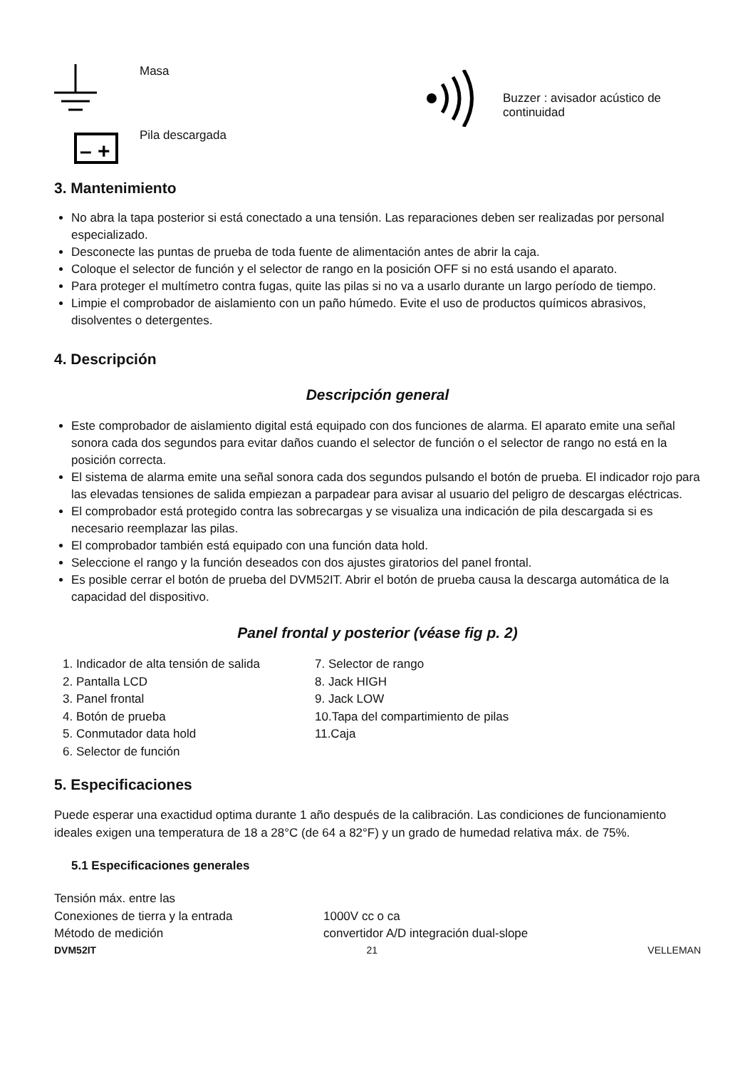Masa
– +
Pila descargada
Buzzer : avisador acústico de continuidad
3. Mantenimiento
No abra la tapa posterior si está conectado a una tensión. Las reparaciones deben ser realizadas por personal especializado.
Desconecte las puntas de prueba de toda fuente de alimentación antes de abrir la caja.
Coloque el selector de función y el selector de rango en la posición OFF si no está usando el aparato.
Para proteger el multímetro contra fugas, quite las pilas si no va a usarlo durante un largo período de tiempo.
Limpie el comprobador de aislamiento con un paño húmedo. Evite el uso de productos químicos abrasivos, disolventes o detergentes.
4. Descripción
Descripción general
Este comprobador de aislamiento digital está equipado con dos funciones de alarma. El aparato emite una señal sonora cada dos segundos para evitar daños cuando el selector de función o el selector de rango no está en la posición correcta.
El sistema de alarma emite una señal sonora cada dos segundos pulsando el botón de prueba. El indicador rojo para las elevadas tensiones de salida empiezan a parpadear para avisar al usuario del peligro de descargas eléctricas.
El comprobador está protegido contra las sobrecargas y se visualiza una indicación de pila descargada si es necesario reemplazar las pilas.
El comprobador también está equipado con una función data hold.
Seleccione el rango y la función deseados con dos ajustes giratorios del panel frontal.
Es posible cerrar el botón de prueba del DVM52IT. Abrir el botón de prueba causa la descarga automática de la capacidad del dispositivo.
Panel frontal y posterior (véase fig p. 2)
1. Indicador de alta tensión de salida
2. Pantalla LCD
3. Panel frontal
4. Botón de prueba
5. Conmutador data hold
6. Selector de función
7. Selector de rango
8. Jack HIGH
9. Jack LOW
10.Tapa del compartimiento de pilas
11.Caja
5. Especificaciones
Puede esperar una exactidud optima durante 1 año después de la calibración. Las condiciones de funcionamiento ideales exigen una temperatura de 18 a 28°C (de 64 a 82°F) y un grado de humedad relativa máx. de 75%.
5.1 Especificaciones generales
Tensión máx. entre las
Conexiones de tierra y la entrada
Método de medición
1000V cc o ca
convertidor A/D integración dual-slope
DVM52IT 21 VELLEMAN